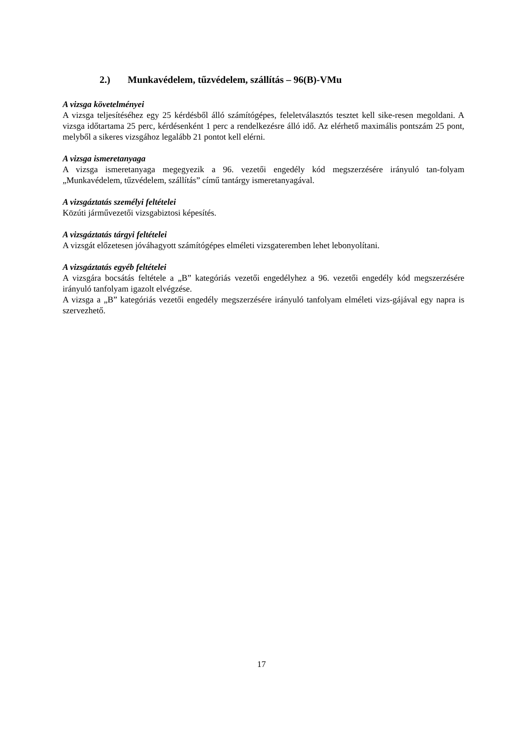2.) Munkavédelem, tűzvédelem, szállítás – 96(B)-VMu
A vizsga követelményei
A vizsga teljesítéséhez egy 25 kérdésből álló számítógépes, feleletválasztós tesztet kell sike-resen megoldani. A vizsga időtartama 25 perc, kérdésenként 1 perc a rendelkezésre álló idő. Az elérhető maximális pontszám 25 pont, melyből a sikeres vizsgához legalább 21 pontot kell elérni.
A vizsga ismeretanyaga
A vizsga ismeretanyaga megegyezik a 96. vezetői engedély kód megszerzésére irányuló tan-folyam „Munkavédelem, tűzvédelem, szállítás” című tantárgy ismeretanyagával.
A vizsgáztatás személyi feltételei
Közúti járművezetői vizsgabiztosi képesítés.
A vizsgáztatás tárgyi feltételei
A vizsgát előzetesen jóváhagyott számítógépes elméleti vizsgateremben lehet lebonyolítani.
A vizsgáztatás egyéb feltételei
A vizsgára bocsátás feltétele a „B” kategóriás vezetői engedélyhez a 96. vezetői engedély kód megszerzésére irányuló tanfolyam igazolt elvégzése.
A vizsga a „B” kategóriás vezetői engedély megszerzésére irányuló tanfolyam elméleti vizs-gájával egy napra is szervezhető.
17